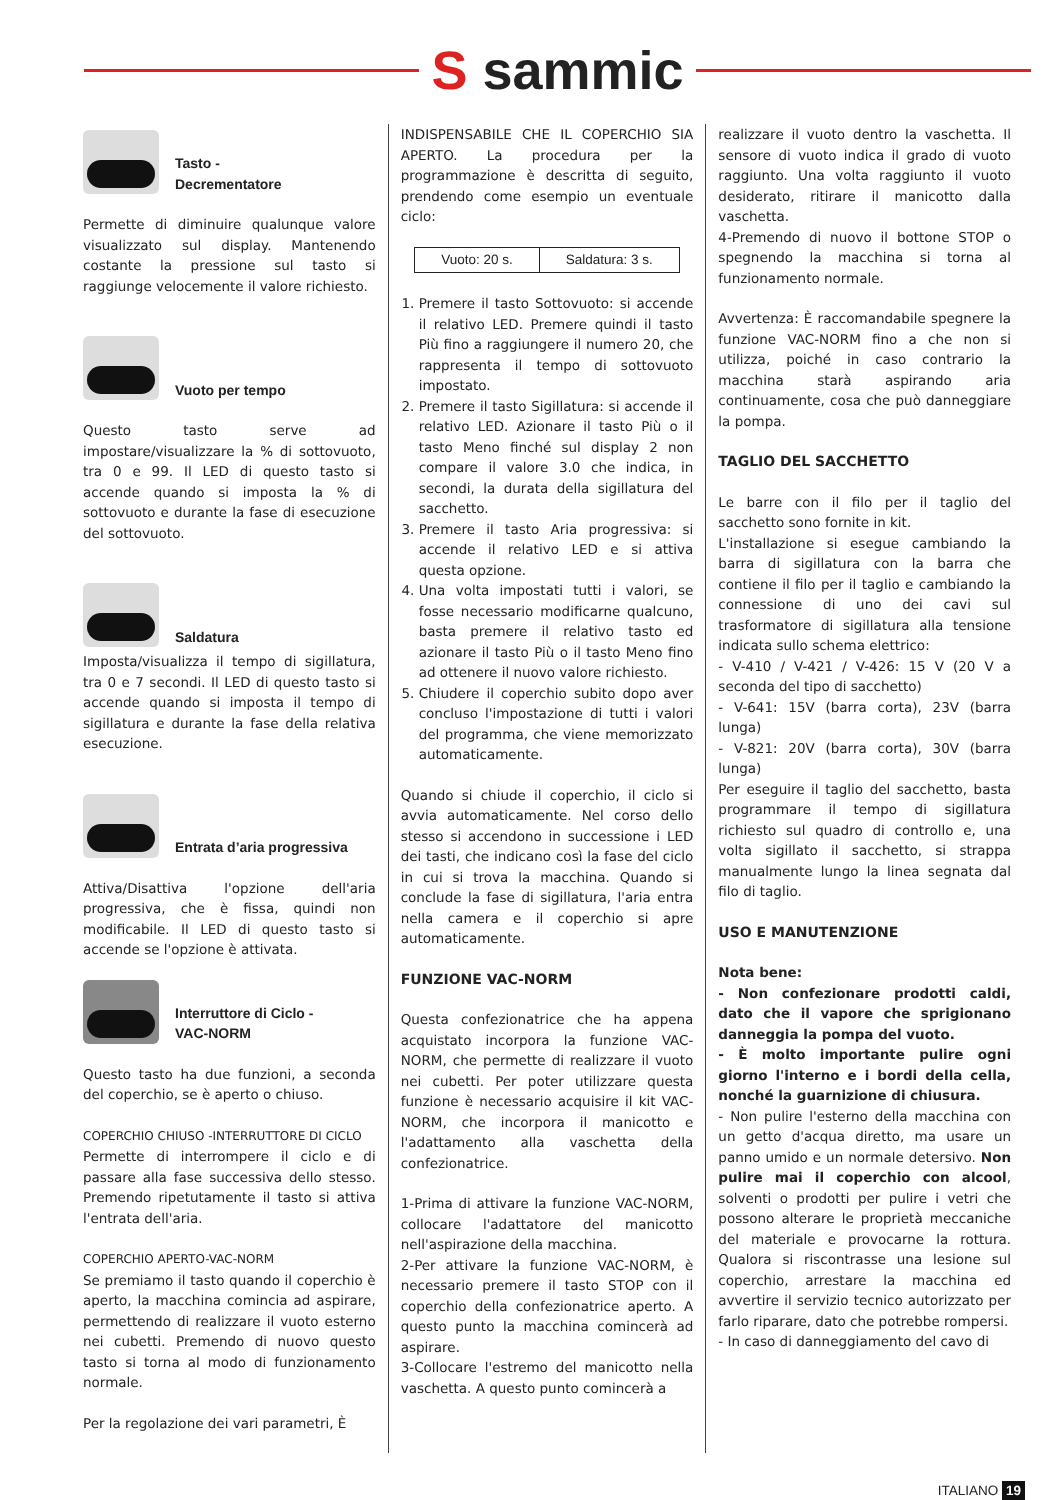S sammic
Tasto -
Decrementatore
Permette di diminuire qualunque valore visualizzato sul display. Mantenendo costante la pressione sul tasto si raggiunge velocemente il valore richiesto.
Vuoto per tempo
Questo tasto serve ad impostare/visualizzare la % di sottovuoto, tra 0 e 99. Il LED di questo tasto si accende quando si imposta la % di sottovuoto e durante la fase di esecuzione del sottovuoto.
Saldatura
Imposta/visualizza il tempo di sigillatura, tra 0 e 7 secondi. Il LED di questo tasto si accende quando si imposta il tempo di sigillatura e durante la fase della relativa esecuzione.
Entrata d’aria progressiva
Attiva/Disattiva l'opzione dell'aria progressiva, che è fissa, quindi non modificabile. Il LED di questo tasto si accende se l'opzione è attivata.
Interruttore di Ciclo -
VAC-NORM
Questo tasto ha due funzioni, a seconda del coperchio, se è aperto o chiuso.
COPERCHIO CHIUSO -INTERRUTTORE DI CICLO
Permette di interrompere il ciclo e di passare alla fase successiva dello stesso. Premendo ripetutamente il tasto si attiva l'entrata dell'aria.
COPERCHIO APERTO-VAC-NORM
Se premiamo il tasto quando il coperchio è aperto, la macchina comincia ad aspirare, permettendo di realizzare il vuoto esterno nei cubetti. Premendo di nuovo questo tasto si torna al modo di funzionamento normale.
Per la regolazione dei vari parametri, È
INDISPENSABILE CHE IL COPERCHIO SIA APERTO. La procedura per la programmazione è descritta di seguito, prendendo come esempio un eventuale ciclo:
| Vuoto: 20 s. | Saldatura: 3 s. |
1. Premere il tasto Sottovuoto: si accende il relativo LED. Premere quindi il tasto Più fino a raggiungere il numero 20, che rappresenta il tempo di sottovuoto impostato.
2. Premere il tasto Sigillatura: si accende il relativo LED. Azionare il tasto Più o il tasto Meno finché sul display 2 non compare il valore 3.0 che indica, in secondi, la durata della sigillatura del sacchetto.
3. Premere il tasto Aria progressiva: si accende il relativo LED e si attiva questa opzione.
4. Una volta impostati tutti i valori, se fosse necessario modificarne qualcuno, basta premere il relativo tasto ed azionare il tasto Più o il tasto Meno fino ad ottenere il nuovo valore richiesto.
5. Chiudere il coperchio subito dopo aver concluso l'impostazione di tutti i valori del programma, che viene memorizzato automaticamente.
Quando si chiude il coperchio, il ciclo si avvia automaticamente. Nel corso dello stesso si accendono in successione i LED dei tasti, che indicano così la fase del ciclo in cui si trova la macchina. Quando si conclude la fase di sigillatura, l'aria entra nella camera e il coperchio si apre automaticamente.
FUNZIONE VAC-NORM
Questa confezionatrice che ha appena acquistato incorpora la funzione VAC-NORM, che permette di realizzare il vuoto nei cubetti. Per poter utilizzare questa funzione è necessario acquisire il kit VAC-NORM, che incorpora il manicotto e l'adattamento alla vaschetta della confezionatrice.
1-Prima di attivare la funzione VAC-NORM, collocare l'adattatore del manicotto nell'aspirazione della macchina.
2-Per attivare la funzione VAC-NORM, è necessario premere il tasto STOP con il coperchio della confezionatrice aperto. A questo punto la macchina comincerà ad aspirare.
3-Collocare l'estremo del manicotto nella vaschetta. A questo punto comincerà a
realizzare il vuoto dentro la vaschetta. Il sensore di vuoto indica il grado di vuoto raggiunto. Una volta raggiunto il vuoto desiderato, ritirare il manicotto dalla vaschetta.
4-Premendo di nuovo il bottone STOP o spegnendo la macchina si torna al funzionamento normale.
Avvertenza: È raccomandabile spegnere la funzione VAC-NORM fino a che non si utilizza, poiché in caso contrario la macchina starà aspirando aria continuamente, cosa che può danneggiare la pompa.
TAGLIO DEL SACCHETTO
Le barre con il filo per il taglio del sacchetto sono fornite in kit.
L'installazione si esegue cambiando la barra di sigillatura con la barra che contiene il filo per il taglio e cambiando la connessione di uno dei cavi sul trasformatore di sigillatura alla tensione indicata sullo schema elettrico:
- V-410 / V-421 / V-426: 15 V (20 V a seconda del tipo di sacchetto)
- V-641: 15V (barra corta), 23V (barra lunga)
- V-821: 20V (barra corta), 30V (barra lunga)
Per eseguire il taglio del sacchetto, basta programmare il tempo di sigillatura richiesto sul quadro di controllo e, una volta sigillato il sacchetto, si strappa manualmente lungo la linea segnata dal filo di taglio.
USO E MANUTENZIONE
Nota bene:
- Non confezionare prodotti caldi, dato che il vapore che sprigionano danneggia la pompa del vuoto.
- È molto importante pulire ogni giorno l'interno e i bordi della cella, nonché la guarnizione di chiusura.
- Non pulire l'esterno della macchina con un getto d'acqua diretto, ma usare un panno umido e un normale detersivo. Non pulire mai il coperchio con alcool, solventi o prodotti per pulire i vetri che possono alterare le proprietà meccaniche del materiale e provocarne la rottura. Qualora si riscontrasse una lesione sul coperchio, arrestare la macchina ed avvertire il servizio tecnico autorizzato per farlo riparare, dato che potrebbe rompersi.
- In caso di danneggiamento del cavo di
ITALIANO 19